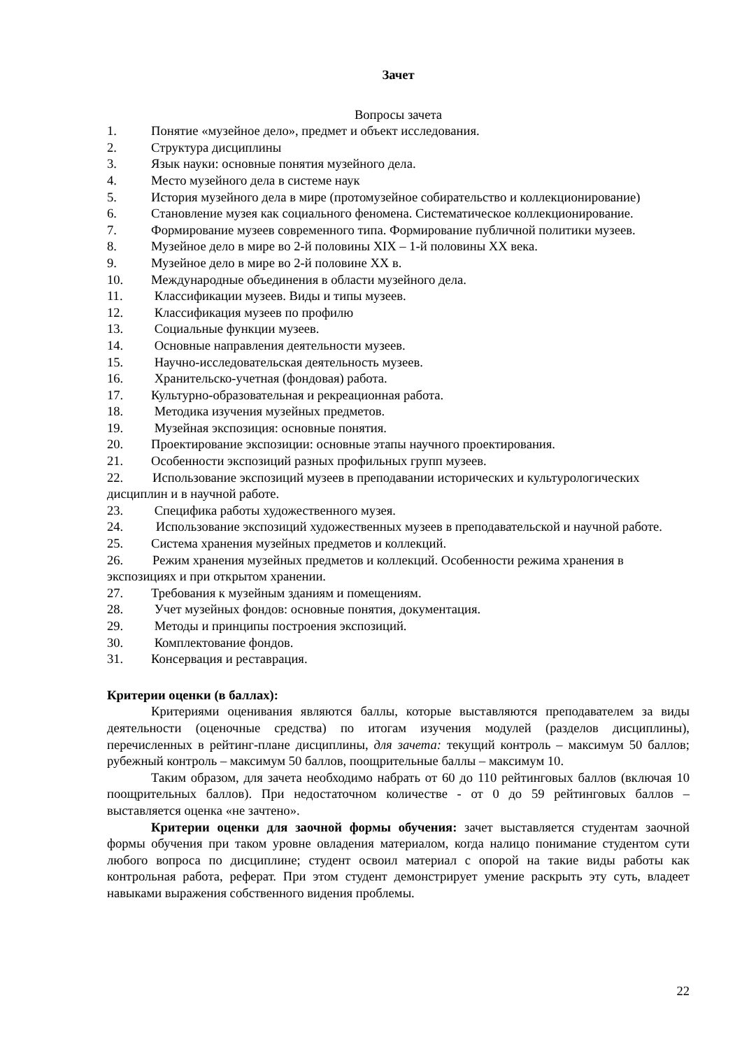Зачет
Вопросы зачета
1. Понятие «музейное дело», предмет и объект исследования.
2. Структура дисциплины
3. Язык науки: основные понятия музейного дела.
4. Место музейного дела в системе наук
5. История музейного дела в мире (протомузейное собирательство и коллекционирование)
6. Становление музея как социального феномена. Систематическое коллекционирование.
7. Формирование музеев современного типа. Формирование публичной политики музеев.
8. Музейное дело в мире во 2-й половины XIX – 1-й половины XX века.
9. Музейное дело в мире во 2-й половине XX в.
10. Международные объединения в области музейного дела.
11. Классификации музеев. Виды и типы музеев.
12. Классификация музеев по профилю
13. Социальные функции музеев.
14. Основные направления деятельности музеев.
15. Научно-исследовательская деятельность музеев.
16. Хранительско-учетная (фондовая) работа.
17. Культурно-образовательная и рекреационная работа.
18. Методика изучения музейных предметов.
19. Музейная экспозиция: основные понятия.
20. Проектирование экспозиции: основные этапы научного проектирования.
21. Особенности экспозиций разных профильных групп музеев.
22. Использование экспозиций музеев в преподавании исторических и культурологических дисциплин и в научной работе.
23. Специфика работы художественного музея.
24. Использование экспозиций художественных музеев в преподавательской и научной работе.
25. Система хранения музейных предметов и коллекций.
26. Режим хранения музейных предметов и коллекций. Особенности режима хранения в экспозициях и при открытом хранении.
27. Требования к музейным зданиям и помещениям.
28. Учет музейных фондов: основные понятия, документация.
29. Методы и принципы построения экспозиций.
30. Комплектование фондов.
31. Консервация и реставрация.
Критерии оценки (в баллах):
Критериями оценивания являются баллы, которые выставляются преподавателем за виды деятельности (оценочные средства) по итогам изучения модулей (разделов дисциплины), перечисленных в рейтинг-плане дисциплины, для зачета: текущий контроль – максимум 50 баллов; рубежный контроль – максимум 50 баллов, поощрительные баллы – максимум 10.
Таким образом, для зачета необходимо набрать от 60 до 110 рейтинговых баллов (включая 10 поощрительных баллов). При недостаточном количестве - от 0 до 59 рейтинговых баллов – выставляется оценка «не зачтено».
Критерии оценки для заочной формы обучения: зачет выставляется студентам заочной формы обучения при таком уровне овладения материалом, когда налицо понимание студентом сути любого вопроса по дисциплине; студент освоил материал с опорой на такие виды работы как контрольная работа, реферат. При этом студент демонстрирует умение раскрыть эту суть, владеет навыками выражения собственного видения проблемы.
22